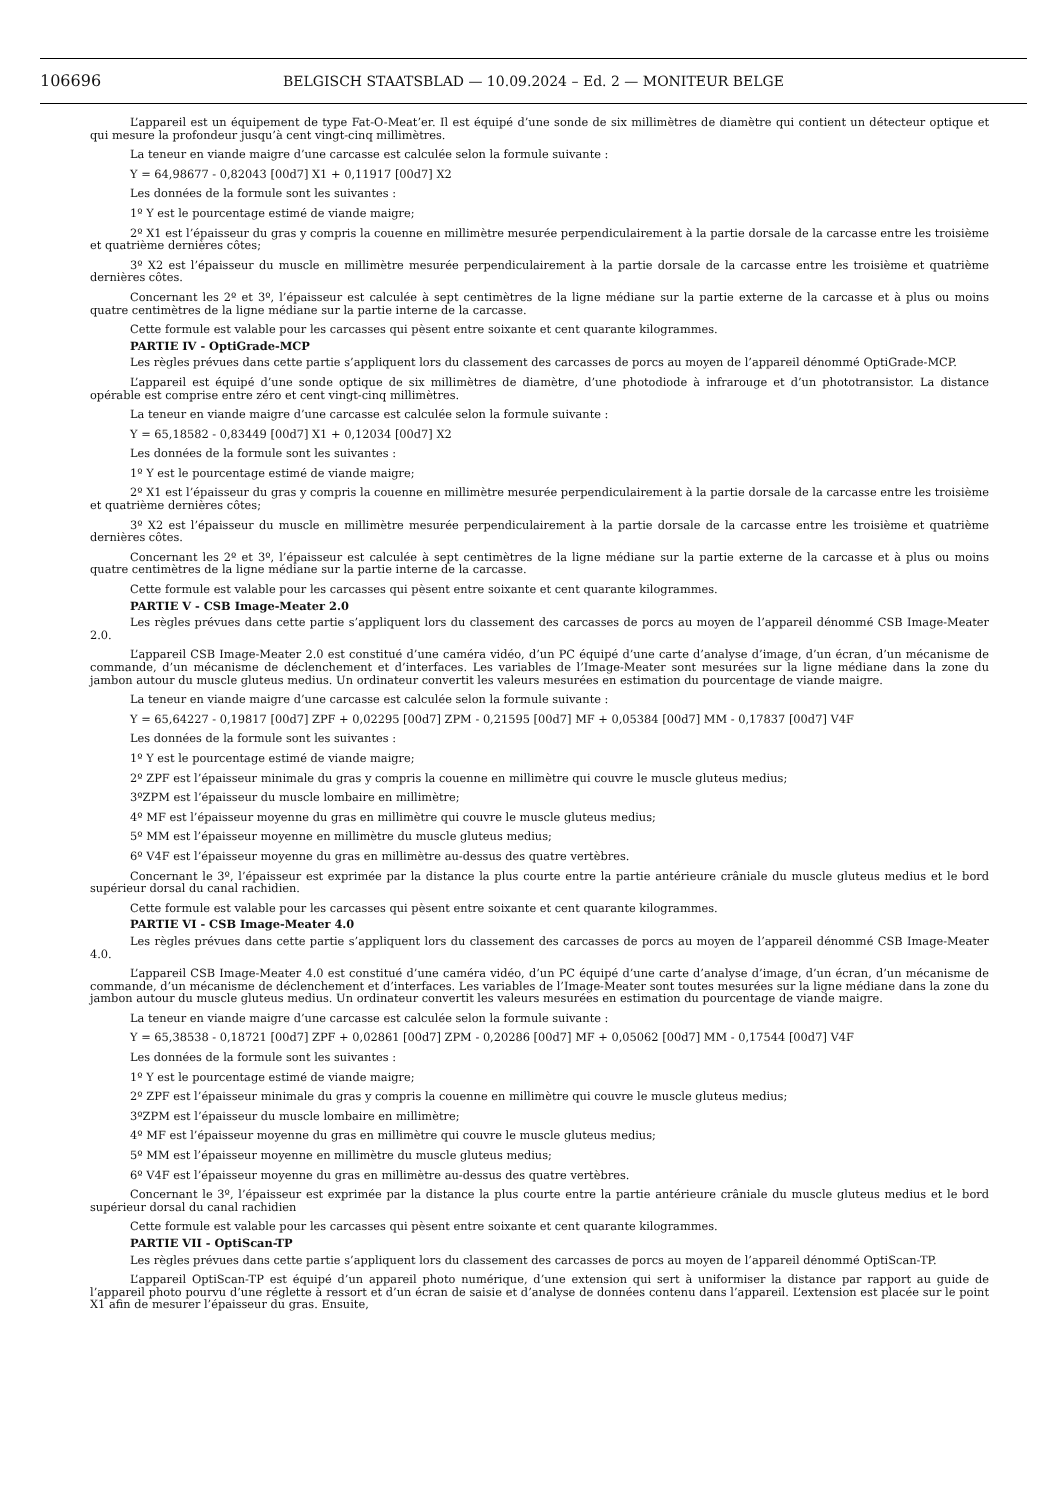106696 BELGISCH STAATSBLAD — 10.09.2024 – Ed. 2 — MONITEUR BELGE
L’appareil est un équipement de type Fat-O-Meat’er. Il est équipé d’une sonde de six millimètres de diamètre qui contient un détecteur optique et qui mesure la profondeur jusqu’à cent vingt-cinq millimètres.
La teneur en viande maigre d’une carcasse est calculée selon la formule suivante :
Y = 64,98677 - 0,82043 [00d7] X1 + 0,11917 [00d7] X2
Les données de la formule sont les suivantes :
1º Y est le pourcentage estimé de viande maigre;
2º X1 est l’épaisseur du gras y compris la couenne en millimètre mesurée perpendiculairement à la partie dorsale de la carcasse entre les troisième et quatrième dernières côtes;
3º X2 est l’épaisseur du muscle en millimètre mesurée perpendiculairement à la partie dorsale de la carcasse entre les troisième et quatrième dernières côtes.
Concernant les 2º et 3º, l’épaisseur est calculée à sept centimètres de la ligne médiane sur la partie externe de la carcasse et à plus ou moins quatre centimètres de la ligne médiane sur la partie interne de la carcasse.
Cette formule est valable pour les carcasses qui pèsent entre soixante et cent quarante kilogrammes.
PARTIE IV - OptiGrade-MCP
Les règles prévues dans cette partie s’appliquent lors du classement des carcasses de porcs au moyen de l’appareil dénommé OptiGrade-MCP.
L’appareil est équipé d’une sonde optique de six millimètres de diamètre, d’une photodiode à infrarouge et d’un phototransistor. La distance opérable est comprise entre zéro et cent vingt-cinq millimètres.
La teneur en viande maigre d’une carcasse est calculée selon la formule suivante :
Y = 65,18582 - 0,83449 [00d7] X1 + 0,12034 [00d7] X2
Les données de la formule sont les suivantes :
1º Y est le pourcentage estimé de viande maigre;
2º X1 est l’épaisseur du gras y compris la couenne en millimètre mesurée perpendiculairement à la partie dorsale de la carcasse entre les troisième et quatrième dernières côtes;
3º X2 est l’épaisseur du muscle en millimètre mesurée perpendiculairement à la partie dorsale de la carcasse entre les troisième et quatrième dernières côtes.
Concernant les 2º et 3º, l’épaisseur est calculée à sept centimètres de la ligne médiane sur la partie externe de la carcasse et à plus ou moins quatre centimètres de la ligne médiane sur la partie interne de la carcasse.
Cette formule est valable pour les carcasses qui pèsent entre soixante et cent quarante kilogrammes.
PARTIE V - CSB Image-Meater 2.0
Les règles prévues dans cette partie s’appliquent lors du classement des carcasses de porcs au moyen de l’appareil dénommé CSB Image-Meater 2.0.
L’appareil CSB Image-Meater 2.0 est constitué d’une caméra vidéo, d’un PC équipé d’une carte d’analyse d’image, d’un écran, d’un mécanisme de commande, d’un mécanisme de déclenchement et d’interfaces. Les variables de l’Image-Meater sont mesurées sur la ligne médiane dans la zone du jambon autour du muscle gluteus medius. Un ordinateur convertit les valeurs mesurées en estimation du pourcentage de viande maigre.
La teneur en viande maigre d’une carcasse est calculée selon la formule suivante :
Y = 65,64227 - 0,19817 [00d7] ZPF + 0,02295 [00d7] ZPM - 0,21595 [00d7] MF + 0,05384 [00d7] MM - 0,17837 [00d7] V4F
Les données de la formule sont les suivantes :
1º Y est le pourcentage estimé de viande maigre;
2º ZPF est l’épaisseur minimale du gras y compris la couenne en millimètre qui couvre le muscle gluteus medius;
3ºZPM est l’épaisseur du muscle lombaire en millimètre;
4º MF est l’épaisseur moyenne du gras en millimètre qui couvre le muscle gluteus medius;
5º MM est l’épaisseur moyenne en millimètre du muscle gluteus medius;
6º V4F est l’épaisseur moyenne du gras en millimètre au-dessus des quatre vertèbres.
Concernant le 3º, l’épaisseur est exprimée par la distance la plus courte entre la partie antérieure crâniale du muscle gluteus medius et le bord supérieur dorsal du canal rachidien.
Cette formule est valable pour les carcasses qui pèsent entre soixante et cent quarante kilogrammes.
PARTIE VI - CSB Image-Meater 4.0
Les règles prévues dans cette partie s’appliquent lors du classement des carcasses de porcs au moyen de l’appareil dénommé CSB Image-Meater 4.0.
L’appareil CSB Image-Meater 4.0 est constitué d’une caméra vidéo, d’un PC équipé d’une carte d’analyse d’image, d’un écran, d’un mécanisme de commande, d’un mécanisme de déclenchement et d’interfaces. Les variables de l’Image-Meater sont toutes mesurées sur la ligne médiane dans la zone du jambon autour du muscle gluteus medius. Un ordinateur convertit les valeurs mesurées en estimation du pourcentage de viande maigre.
La teneur en viande maigre d’une carcasse est calculée selon la formule suivante :
Y = 65,38538 - 0,18721 [00d7] ZPF + 0,02861 [00d7] ZPM - 0,20286 [00d7] MF + 0,05062 [00d7] MM - 0,17544 [00d7] V4F
Les données de la formule sont les suivantes :
1º Y est le pourcentage estimé de viande maigre;
2º ZPF est l’épaisseur minimale du gras y compris la couenne en millimètre qui couvre le muscle gluteus medius;
3ºZPM est l’épaisseur du muscle lombaire en millimètre;
4º MF est l’épaisseur moyenne du gras en millimètre qui couvre le muscle gluteus medius;
5º MM est l’épaisseur moyenne en millimètre du muscle gluteus medius;
6º V4F est l’épaisseur moyenne du gras en millimètre au-dessus des quatre vertèbres.
Concernant le 3º, l’épaisseur est exprimée par la distance la plus courte entre la partie antérieure crâniale du muscle gluteus medius et le bord supérieur dorsal du canal rachidien
Cette formule est valable pour les carcasses qui pèsent entre soixante et cent quarante kilogrammes.
PARTIE VII - OptiScan-TP
Les règles prévues dans cette partie s’appliquent lors du classement des carcasses de porcs au moyen de l’appareil dénommé OptiScan-TP.
L’appareil OptiScan-TP est équipé d’un appareil photo numérique, d’une extension qui sert à uniformiser la distance par rapport au guide de l’appareil photo pourvu d’une réglette à ressort et d’un écran de saisie et d’analyse de données contenu dans l’appareil. L’extension est placée sur le point X1 afin de mesurer l’épaisseur du gras. Ensuite,